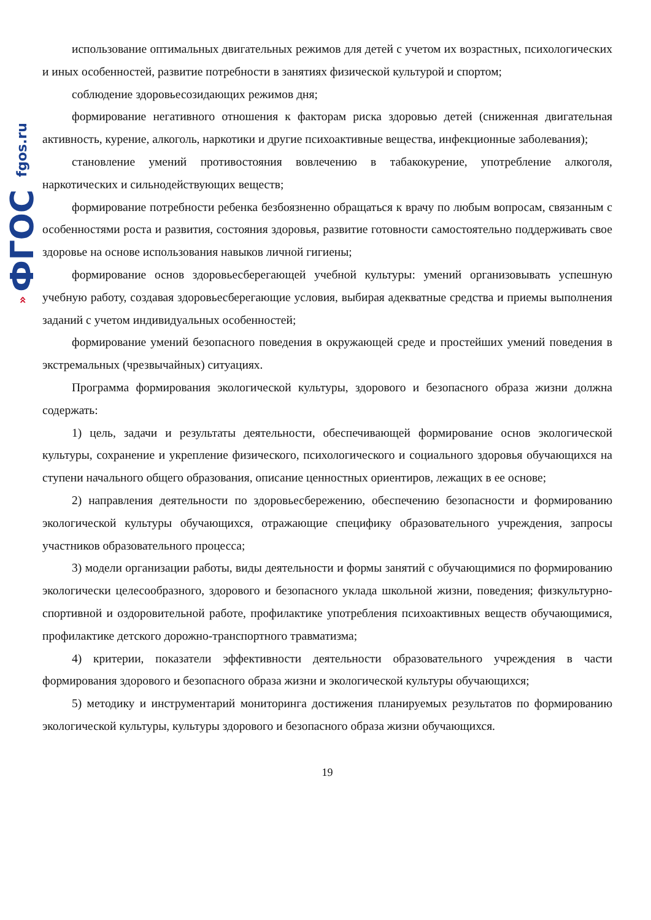» ФГОС fgos.ru
использование оптимальных двигательных режимов для детей с учетом их возрастных, психологических и иных особенностей, развитие потребности в занятиях физической культурой и спортом;
соблюдение здоровьесозидающих режимов дня;
формирование негативного отношения к факторам риска здоровью детей (сниженная двигательная активность, курение, алкоголь, наркотики и другие психоактивные вещества, инфекционные заболевания);
становление умений противостояния вовлечению в табакокурение, употребление алкоголя, наркотических и сильнодействующих веществ;
формирование потребности ребенка безбоязненно обращаться к врачу по любым вопросам, связанным с особенностями роста и развития, состояния здоровья, развитие готовности самостоятельно поддерживать свое здоровье на основе использования навыков личной гигиены;
формирование основ здоровьесберегающей учебной культуры: умений организовывать успешную учебную работу, создавая здоровьесберегающие условия, выбирая адекватные средства и приемы выполнения заданий с учетом индивидуальных особенностей;
формирование умений безопасного поведения в окружающей среде и простейших умений поведения в экстремальных (чрезвычайных) ситуациях.
Программа формирования экологической культуры, здорового и безопасного образа жизни должна содержать:
1) цель, задачи и результаты деятельности, обеспечивающей формирование основ экологической культуры, сохранение и укрепление физического, психологического и социального здоровья обучающихся на ступени начального общего образования, описание ценностных ориентиров, лежащих в ее основе;
2) направления деятельности по здоровьесбережению, обеспечению безопасности и формированию экологической культуры обучающихся, отражающие специфику образовательного учреждения, запросы участников образовательного процесса;
3) модели организации работы, виды деятельности и формы занятий с обучающимися по формированию экологически целесообразного, здорового и безопасного уклада школьной жизни, поведения; физкультурно-спортивной и оздоровительной работе, профилактике употребления психоактивных веществ обучающимися, профилактике детского дорожно-транспортного травматизма;
4) критерии, показатели эффективности деятельности образовательного учреждения в части формирования здорового и безопасного образа жизни и экологической культуры обучающихся;
5) методику и инструментарий мониторинга достижения планируемых результатов по формированию экологической культуры, культуры здорового и безопасного образа жизни обучающихся.
19